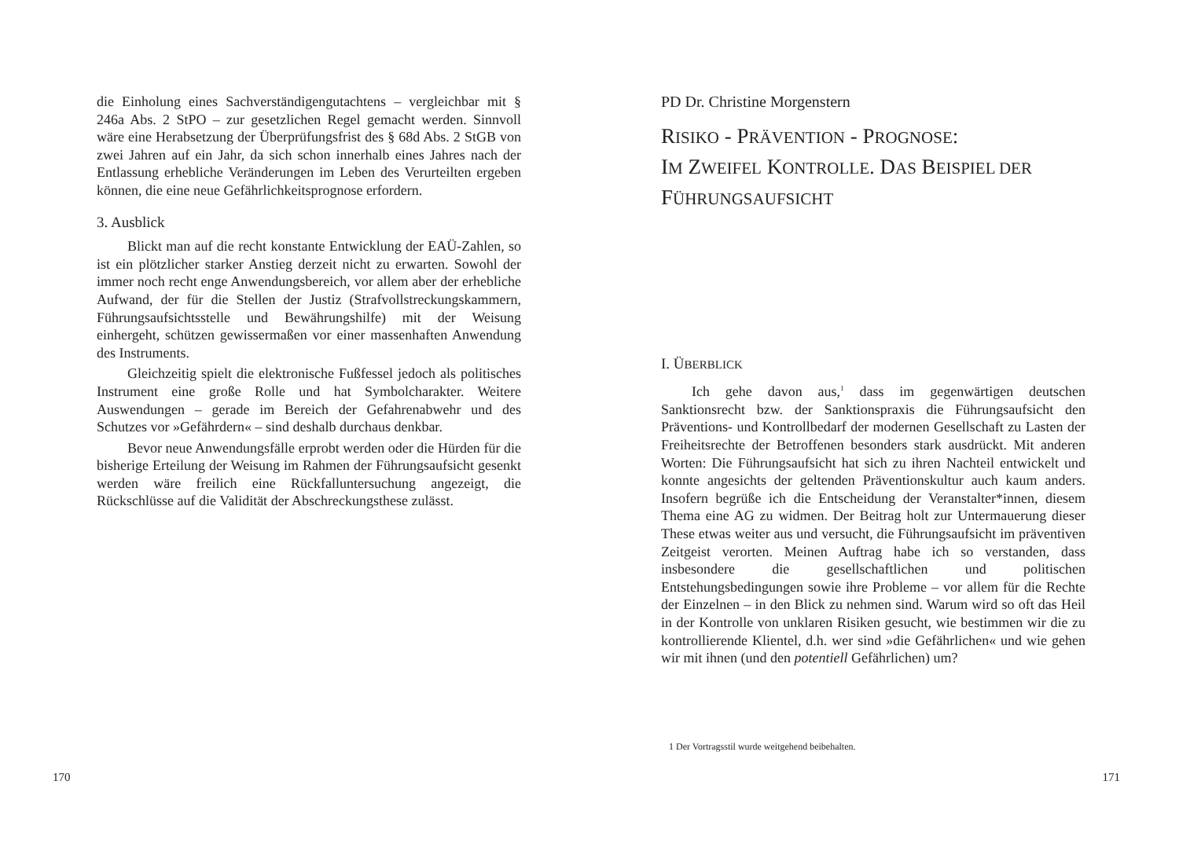die Einholung eines Sachverständigengutachtens – vergleichbar mit § 246a Abs. 2 StPO – zur gesetzlichen Regel gemacht werden. Sinnvoll wäre eine Herabsetzung der Überprüfungsfrist des § 68d Abs. 2 StGB von zwei Jahren auf ein Jahr, da sich schon innerhalb eines Jahres nach der Entlassung erhebliche Veränderungen im Leben des Verurteilten ergeben können, die eine neue Gefährlichkeitsprognose erfordern.
3. Ausblick
Blickt man auf die recht konstante Entwicklung der EAÜ-Zahlen, so ist ein plötzlicher starker Anstieg derzeit nicht zu erwarten. Sowohl der immer noch recht enge Anwendungsbereich, vor allem aber der erhebliche Aufwand, der für die Stellen der Justiz (Strafvollstreckungskammern, Führungsaufsichtsstelle und Bewährungshilfe) mit der Weisung einhergeht, schützen gewissermaßen vor einer massenhaften Anwendung des Instruments.
Gleichzeitig spielt die elektronische Fußfessel jedoch als politisches Instrument eine große Rolle und hat Symbolcharakter. Weitere Auswendungen – gerade im Bereich der Gefahrenabwehr und des Schutzes vor »Gefährdern« – sind deshalb durchaus denkbar.
Bevor neue Anwendungsfälle erprobt werden oder die Hürden für die bisherige Erteilung der Weisung im Rahmen der Führungsaufsicht gesenkt werden wäre freilich eine Rückfalluntersuchung angezeigt, die Rückschlüsse auf die Validität der Abschreckungsthese zulässt.
PD Dr. Christine Morgenstern
RISIKO - PRÄVENTION - PROGNOSE:
IM ZWEIFEL KONTROLLE. DAS BEISPIEL DER
FÜHRUNGSAUFSICHT
I. ÜBERBLICK
Ich gehe davon aus,<sup>1</sup> dass im gegenwärtigen deutschen Sanktionsrecht bzw. der Sanktionspraxis die Führungsaufsicht den Präventions- und Kontrollbedarf der modernen Gesellschaft zu Lasten der Freiheitsrechte der Betroffenen besonders stark ausdrückt. Mit anderen Worten: Die Führungsaufsicht hat sich zu ihren Nachteil entwickelt und konnte angesichts der geltenden Präventionskultur auch kaum anders. Insofern begrüße ich die Entscheidung der Veranstalter*innen, diesem Thema eine AG zu widmen. Der Beitrag holt zur Untermauerung dieser These etwas weiter aus und versucht, die Führungsaufsicht im präventiven Zeitgeist verorten. Meinen Auftrag habe ich so verstanden, dass insbesondere die gesellschaftlichen und politischen Entstehungsbedingungen sowie ihre Probleme – vor allem für die Rechte der Einzelnen – in den Blick zu nehmen sind. Warum wird so oft das Heil in der Kontrolle von unklaren Risiken gesucht, wie bestimmen wir die zu kontrollierende Klientel, d.h. wer sind »die Gefährlichen« und wie gehen wir mit ihnen (und den potentiell Gefährlichen) um?
1 Der Vortragsstil wurde weitgehend beibehalten.
170 171